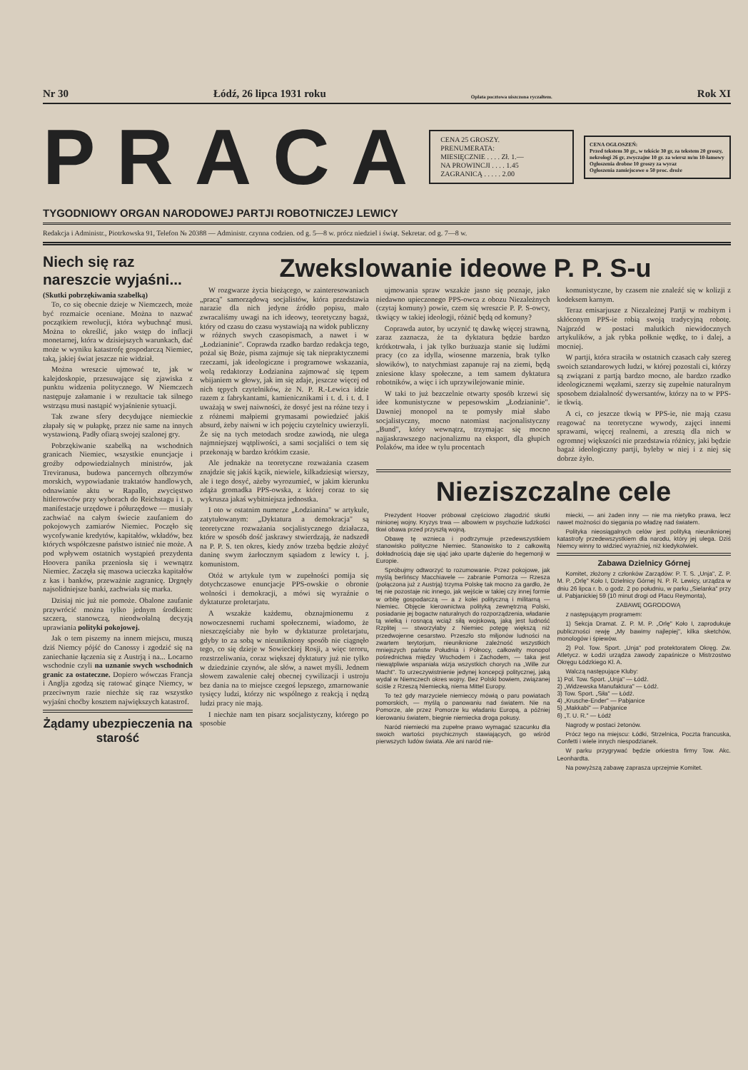Nr 30 Łódź, 26 lipca 1931 roku Opłata pocztowa uiszczona ryczałtem. Rok XI
PRACA
CENA 25 GROSZY.
PRENUMERATA:
MIESIĘCZNIE . . . . Zł. 1.—
NA PROWINCJI . . . . 1.45
ZAGRANICĄ . . . . . 2.00
CENA OGŁOSZEŃ:
Przed tekstem 30 gr., w tekście 30 gr, za tekstem 20 groszy, nekrologi 26 gr, zwyczajne 10 gr. za wiersz m/m 10-łamowy
Ogłoszenia drobne 10 groszy za wyraz
Ogłoszenia zamiejscowe o 50 proc. droże
TYGODNIOWY ORGAN NARODOWEJ PARTJI ROBOTNICZEJ LEWICY
Redakcja i Administr., Piotrkowska 91, Telefon № 20388 — Administr. czynna codzien. od g. 5—8 w. prócz niedziel i świąt. Sekretar. od g. 7—8 w.
Niech się raz nareszcie wyjaśni...
(Skutki pobrzękiwania szabelką)
To, co się obecnie dzieje w Niemczech, może być rozmaicie oceniane. Można to nazwać początkiem rewolucji, która wybuchnąć musi. Można to określić, jako wstęp do inflacji monetarnej, która w dzisiejszych warunkach, dać może w wyniku katastrofę gospodarczą Niemiec, taką, jakiej świat jeszcze nie widział.
Można wreszcie ujmować te, jak w kalejdoskopie, przesuwające się zjawiska z punktu widzenia politycznego. W Niemczech następuje załamanie i w rezultacie tak silnego wstrząsu musi nastąpić wyjaśnienie sytuacji.
Tak zwane sfery decydujące niemieckie złapały się w pułapkę, przez nie same na innych wystawioną. Padły ofiarą swojej szalonej gry.
Pobrzękiwanie szabelką na wschodnich granicach Niemiec, wszystkie enuncjacje i groźby odpowiedzialnych ministrów, jak Treviranusa, budowa pancernych olbrzymów morskich, wypowiadanie traktatów handlowych, odnawianie aktu w Rapallo, zwycięstwo hitlerowców przy wyborach do Reichstagu i t. p. manifestacje urzędowe i półurzędowe — musiały zachwiać na całym świecie zaufaniem do pokojowych zamiarów Niemiec. Poczęło się wycofywanie kredytów, kapitałów, wkładów, bez których współczesne państwo istnieć nie może. A pod wpływem ostatnich wystąpień prezydenta Hoovera panika przeniosła się i wewnątrz Niemiec. Zaczęła się masowa ucieczka kapitałów z kas i banków, przeważnie zagranicę. Drgnęły najsolidniejsze banki, zachwiała się marka.
Dzisiaj nic już nie pomoże. Obalone zaufanie przywrócić można tylko jednym środkiem: szczerą, stanowczą, nieodwołalną decyzją uprawiania polityki pokojowej.
Jak o tem piszemy na innem miejscu, muszą dziś Niemcy pójść do Canossy i zgodzić się na zaniechanie łączenia się z Austrją i na... Locarno wschodnie czyli na uznanie swych wschodnich granic za ostateczne. Dopiero wówczas Francja i Anglja zgodzą się ratować ginące Niemcy, w przeciwnym razie niechże się raz wszystko wyjaśni choćby kosztem największych katastrof.
Żądamy ubezpieczenia na starość
Zwekslowanie ideowe P. P. S-u
W rozgwarze życia bieżącego, w zainteresowaniach „pracą" samorządową socjalistów, która przedstawia narazie dla nich jedyne źródło popisu, mało zwracaliśmy uwagi na ich ideowy, teoretyczny bagaż, który od czasu do czasu wystawiają na widok publiczny w różnych swych czasopismach, a nawet i w „Łodzianinie". Coprawda rzadko bardzo redakcja tego, pożal się Boże, pisma zajmuje się tak niepraktycznemi rzeczami, jak ideologiczne i programowe wskazania, wolą redaktorzy Łodzianina zajmować się tępem wbijaniem w głowy, jak im się zdaje, jeszcze więcej od nich tępych czytelników, że N. P. R.-Lewica idzie razem z fabrykantami, kamienicznikami i t. d. i t. d. I uważają w swej naiwności, że dosyć jest na różne tezy i z różnemi małpiemi grymasami powiedzieć jakiś absurd, żeby naiwni w ich pojęciu czytelnicy uwierzyli. Że się na tych metodach srodze zawiodą, nie ulega najmniejszej wątpliwości, a sami socjaliści o tem się przekonają w bardzo krótkim czasie.
Ale jednakże na teoretyczne rozważania czasem znajdzie się jakiś kącik, niewiele, kilkadziesiąt wierszy, ale i tego dosyć, ażeby wyrozumieć, w jakim kierunku zdąża gromadka PPS-owska, z której coraz to się wykrusza jakaś wybitniejsza jednostka.
I oto w ostatnim numerze „Łodzianina" w artykule, zatytułowanym: „Dyktatura a demokracja" są teoretyczne rozważania socjalistycznego działacza, które w sposób dość jaskrawy stwierdzają, że nadszedł na P. P. S. ten okres, kiedy znów trzeba będzie złożyć daninę swym żarłocznym sąsiadom z lewicy t. j. komunistom.
Otóż w artykule tym w zupełności pomija się dotychczasowe enuncjacje PPS-owskie o obronie wolności i demokracji, a mówi się wyraźnie o dyktaturze proletarjatu.
A wszakże każdemu, obznajmionemu z nowoczesnemi ruchami społecznemi, wiadomo, że nieszczęściaby nie było w dyktaturze proletarjatu, gdyby to za sobą w nieunikniony sposób nie ciągnęło tego, co się dzieje w Sowieckiej Rosji, a więc teroru, rozstrzeliwania, coraz większej dyktatury już nie tylko w dziedzinie czynów, ale słów, a nawet myśli. Jednem słowem zawalenie całej obecnej cywilizacji i ustroju bez dania na to miejsce czegoś lepszego, zmarnowanie tysięcy ludzi, którzy nic wspólnego z reakcją i nędzą ludzi pracy nie mają.
I niechże nam ten pisarz socjalistyczny, którego po sposobie
ujmowania spraw wszakże jasno się poznaje, jako niedawno upieczonego PPS-owca z obozu Niezależnych (czytaj komuny) powie, czem się wreszcie P. P. S-owcy, tkwiący w takiej ideologji, różnić będą od komuny?
Coprawda autor, by uczynić tę dawkę więcej strawną, zaraz zaznacza, że ta dyktatura będzie bardzo krótkotrwała, i jak tylko burżuazja stanie się ludźmi pracy (co za idylla, wiosenne marzenia, brak tylko słowików), to natychmiast zapanuje raj na ziemi, będą zniesione klasy społeczne, a tem samem dyktatura robotników, a więc i ich uprzywilejowanie minie.
W taki to już bezczelnie otwarty sposób krzewi się idee komunistyczne w pepesowskim „Łodzianinie". Dawniej monopol na te pomysły miał słabo socjalistyczny, mocno natomiast nacjonalistyczny „Bund", który wewnątrz, trzymając się mocno najjaskrawszego nacjonalizmu na eksport, dla głupich Polaków, ma idee w tylu procentach
komunistyczne, by czasem nie znaleźć się w kolizji z kodeksem karnym.
Teraz emisarjusze z Niezależnej Partji w rozbitym i skłóconym PPS-ie robią swoją tradycyjną robotę. Najprzód w postaci malutkich niewidocznych artykulików, a jak rybka połknie wędkę, to i dalej, a mocniej.
W partji, która straciła w ostatnich czasach cały szereg swoich sztandarowych ludzi, w której pozostali ci, którzy są związani z partją bardzo mocno, ale bardzo rzadko ideologicznemi węzłami, szerzy się zupełnie naturalnym sposobem działalność dywersantów, którzy na to w PPS-ie tkwią.
A ci, co jeszcze tkwią w PPS-ie, nie mają czasu reagować na teoretyczne wywody, zajęci innemi sprawami, więcej realnemi, a zresztą dla nich w ogromnej większości nie przedstawia różnicy, jaki będzie bagaż ideologiczny partji, byleby w niej i z niej się dobrze żyło.
Nieziszczalne cele
Prezydent Hoover próbował częściowo złagodzić skutki minionej wojny. Kryzys trwa — albowiem w psychozie ludzkości tkwi obawa przed przyszłą wojną.
Obawę tę wznieca i podtrzymuje przedewszystkiem stanowisko polityczne Niemiec. Stanowisko to z całkowitą dokładnością daje się ująć jako uparte dążenie do hegemonji w Europie.
Spróbujmy odtworzyć to rozumowanie. Przez pokojowe, jak myślą berlińscy Macchiavele — zabranie Pomorza — Rzesza (połączona już z Austrją) trzyma Polskę tak mocno za gardło, że tej nie pozostaje nic innego, jak wejście w takiej czy innej formie w orbitę gospodarczą — a z kolei polityczną i militarną — Niemiec. Objęcie kierownictwa polityką zewnętrzną Polski, posiadanie jej bogactw naturalnych do rozporządzenia, władanie tą wielką i rosnącą wciąż siłą wojskową, jaką jest ludność Rzplitej — stworzyłaby z Niemiec potęgę większą niż przedwojenne cesarstwo. Przeszło sto miljonów ludności na zwartem terytorjum, nieuniknione zależność wszystkich mniejszych państw Południa i Północy, całkowity monopol pośrednictwa między Wschodem i Zachodem, — taka jest niewątpliwie wspaniała wizja wszystkich chorych na „Wille zur Macht". To urzeczywistnienie jedynej koncepcji politycznej, jaką wydał w Niemczech okres wojny. Bez Polski bowiem, związanej ściśle z Rzeszą Niemiecką, niema Mittel Europy.
To też gdy marzyciele niemieccy mówią o paru powiatach pomorskich, — myślą o panowaniu nad światem. Nie na Pomorze, ale przez Pomorze ku władaniu Europą, a później kierowaniu światem, biegnie niemiecka droga pokusy.
Naród niemiecki ma zupełne prawo wymagać szacunku dla swoich wartości psychicznych stawiających, go wśród pierwszych ludów świata. Ale ani naród nie-
miecki, — ani żaden inny — nie ma nietylko prawa, lecz nawet możności do sięgania po władzę nad światem.
Polityka nieosiągalnych celów jest polityką nieuniknionej katastrofy przedewszystkiem dla narodu, który jej ulega. Dziś Niemcy winny to widzieć wyraźniej, niż kiedykolwiek.
Zabawa Dzielnicy Górnej
Komitet, złożony z członków Zarządów: P. T. S. „Unja", Z. P. M. P. „Orlę" Koło I, Dzielnicy Górnej N. P. R. Lewicy, urządza w dniu 26 lipca r. b. o godz. 2 po południu, w parku „Sielanka" przy ul. Pabjanickiej 59 (10 minut drogi od Placu Reymonta),
ZABAWĘ OGRODOWĄ
z następującym programem:
1) Sekcja Dramat. Z. P. M. P. „Orlę" Koło I, zaprodukuje publiczności rewję „My bawimy najlepiej", kilka sketchów, monologów i śpiewów.
2) Pol. Tow. Sport. „Unja" pod protektoratem Okręg. Zw. Atletycz. w Łodzi urządza zawody zapaśnicze o Mistrzostwo Okręgu Łódzkiego Kl. A.
Walczą następujące Kluby:
1) Pol. Tow. Sport. „Unja" — Łódź.
2) „Widzewska Manufaktura" — Łódź.
3) Tow. Sport. „Siła" — Łódź.
4) „Krusche-Ender" — Pabjanice
5) „Makkabi" — Pabjanice
6) „T. U. R." — Łódź
Nagrody w postaci żetonów.
Prócz tego na miejscu: Łódki, Strzelnica, Poczta francuska, Confetti i wiele innych niespodzianek.
W parku przygrywać będzie orkiestra firmy Tow. Akc. Leonhardta.
Na powyższą zabawę zaprasza uprzejmie Komitet.